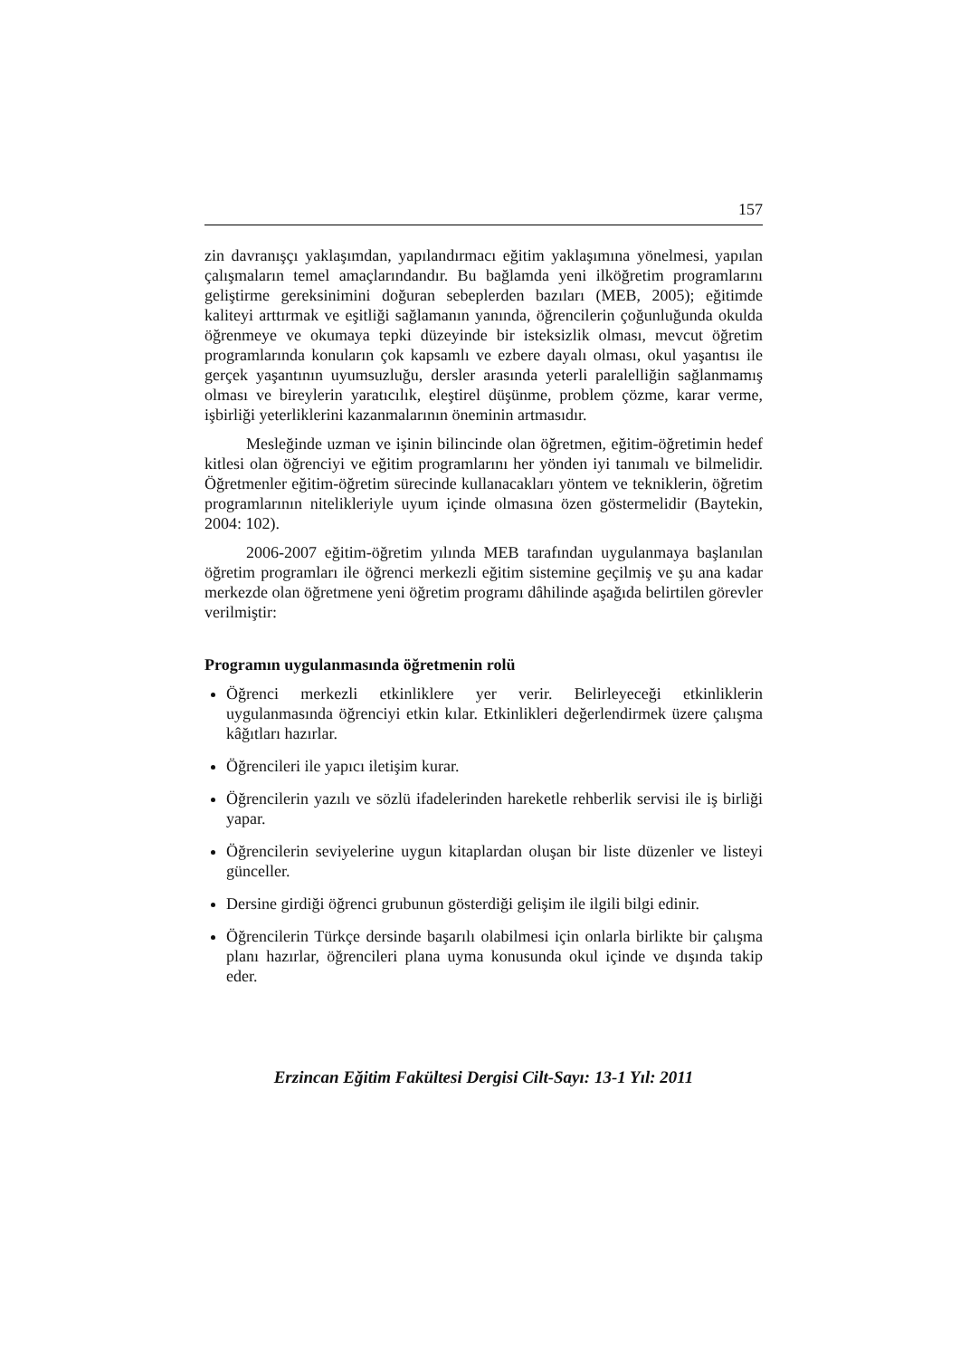157
zin davranışçı yaklaşımdan, yapılandırmacı eğitim yaklaşımına yönelmesi, yapılan çalışmaların temel amaçlarındandır. Bu bağlamda yeni ilköğretim programlarını geliştirme gereksinimini doğuran sebeplerden bazıları (MEB, 2005); eğitimde kaliteyi arttırmak ve eşitliği sağlamanın yanında, öğrencilerin çoğunluğunda okulda öğrenmeye ve okumaya tepki düzeyinde bir isteksizlik olması, mevcut öğretim programlarında konuların çok kapsamlı ve ezbere dayalı olması, okul yaşantısı ile gerçek yaşantının uyumsuzluğu, dersler arasında yeterli paralelliğin sağlanmamış olması ve bireylerin yaratıcılık, eleştirel düşünme, problem çözme, karar verme, işbirliği yeterliklerini kazanmalarının öneminin artmasıdır.
Mesleğinde uzman ve işinin bilincinde olan öğretmen, eğitim-öğretimin hedef kitlesi olan öğrenciyi ve eğitim programlarını her yönden iyi tanımalı ve bilmelidir. Öğretmenler eğitim-öğretim sürecinde kullanacakları yöntem ve tekniklerin, öğretim programlarının nitelikleriyle uyum içinde olmasına özen göstermelidir (Baytekin, 2004: 102).
2006-2007 eğitim-öğretim yılında MEB tarafından uygulanmaya başlanılan öğretim programları ile öğrenci merkezli eğitim sistemine geçilmiş ve şu ana kadar merkezde olan öğretmene yeni öğretim programı dâhilinde aşağıda belirtilen görevler verilmiştir:
Programın uygulanmasında öğretmenin rolü
Öğrenci merkezli etkinliklere yer verir. Belirleyeceği etkinliklerin uygulanmasında öğrenciyi etkin kılar. Etkinlikleri değerlendirmek üzere çalışma kâğıtları hazırlar.
Öğrencileri ile yapıcı iletişim kurar.
Öğrencilerin yazılı ve sözlü ifadelerinden hareketle rehberlik servisi ile iş birliği yapar.
Öğrencilerin seviyelerine uygun kitaplardan oluşan bir liste düzenler ve listeyi günceller.
Dersine girdiği öğrenci grubunun gösterdiği gelişim ile ilgili bilgi edinir.
Öğrencilerin Türkçe dersinde başarılı olabilmesi için onlarla birlikte bir çalışma planı hazırlar, öğrencileri plana uyma konusunda okul içinde ve dışında takip eder.
Erzincan Eğitim Fakültesi Dergisi Cilt-Sayı: 13-1 Yıl: 2011